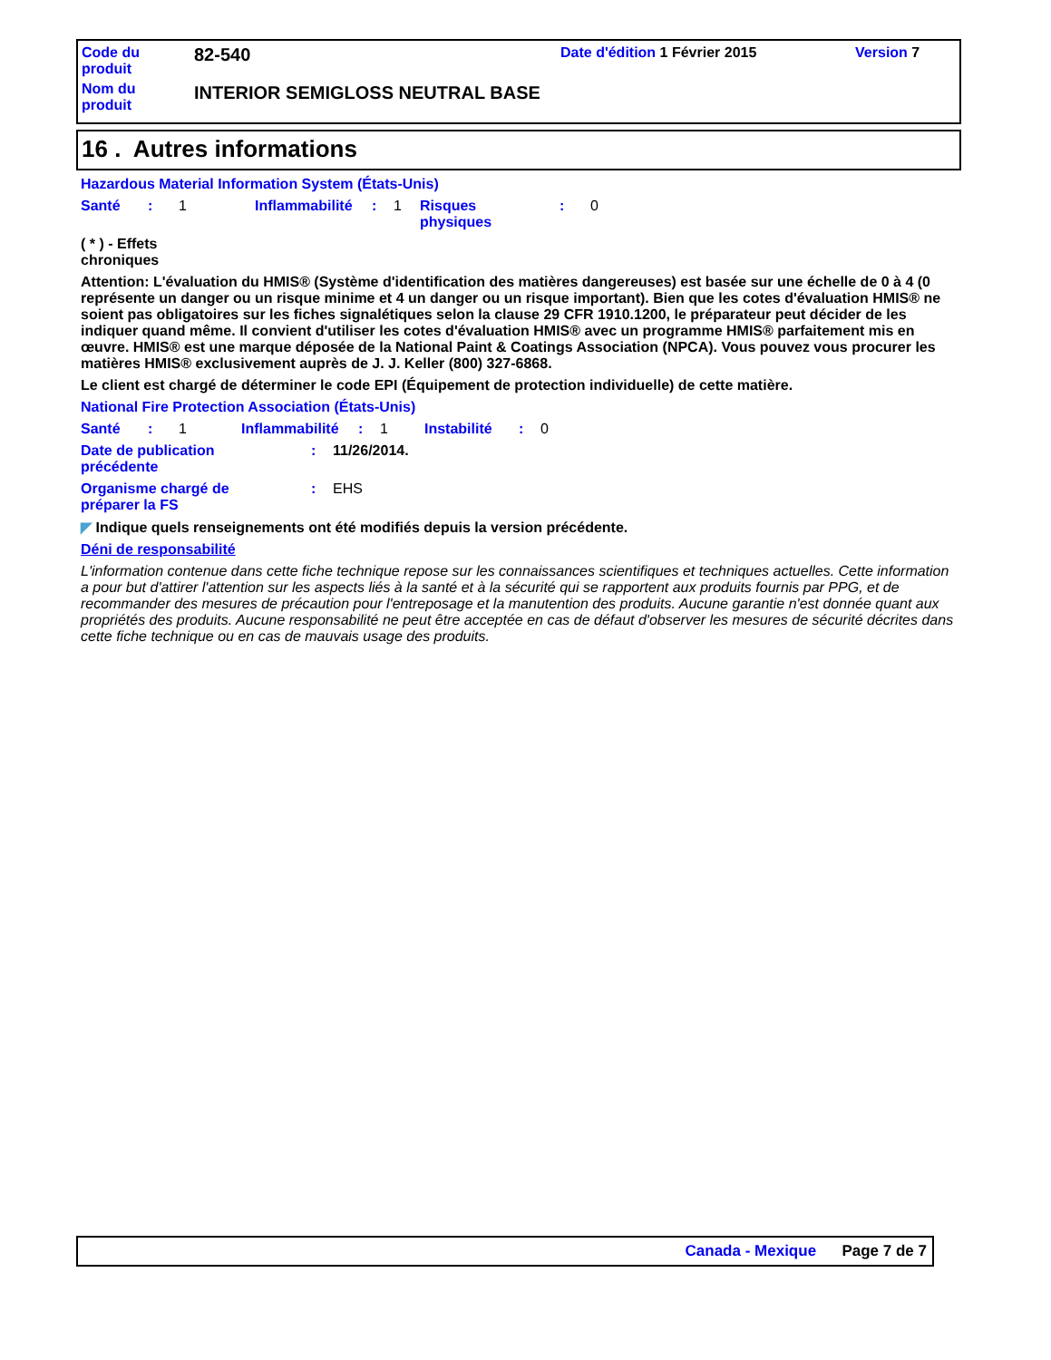| Code du produit | 82-540 | Date d'édition 1 Février 2015 | Version 7 |
| Nom du produit | INTERIOR SEMIGLOSS NEUTRAL BASE | | |
16 . Autres informations
Hazardous Material Information System (États-Unis)
| Santé | : | 1 | Inflammabilité | : | 1 | Risques physiques | : | 0 |
( * ) - Effets
chroniques
Attention: L'évaluation du HMIS® (Système d'identification des matières dangereuses) est basée sur une échelle de 0 à 4 (0 représente un danger ou un risque minime et 4 un danger ou un risque important). Bien que les cotes d'évaluation HMIS® ne soient pas obligatoires sur les fiches signalétiques selon la clause 29 CFR 1910.1200, le préparateur peut décider de les indiquer quand même. Il convient d'utiliser les cotes d'évaluation HMIS® avec un programme HMIS® parfaitement mis en œuvre. HMIS® est une marque déposée de la National Paint & Coatings Association (NPCA). Vous pouvez vous procurer les matières HMIS® exclusivement auprès de J. J. Keller (800) 327-6868.
Le client est chargé de déterminer le code EPI (Équipement de protection individuelle) de cette matière.
National Fire Protection Association (États-Unis)
| Santé | : | 1 | Inflammabilité | : | 1 | Instabilité | : | 0 |
| Date de publication précédente | : | 11/26/2014. |
| Organisme chargé de préparer la FS | : | EHS |
◤ Indique quels renseignements ont été modifiés depuis la version précédente.
Déni de responsabilité
L'information contenue dans cette fiche technique repose sur les connaissances scientifiques et techniques actuelles. Cette information a pour but d'attirer l'attention sur les aspects liés à la santé et à la sécurité qui se rapportent aux produits fournis par PPG, et de recommander des mesures de précaution pour l'entreposage et la manutention des produits. Aucune garantie n'est donnée quant aux propriétés des produits. Aucune responsabilité ne peut être acceptée en cas de défaut d'observer les mesures de sécurité décrites dans cette fiche technique ou en cas de mauvais usage des produits.
Canada - Mexique Page 7 de 7